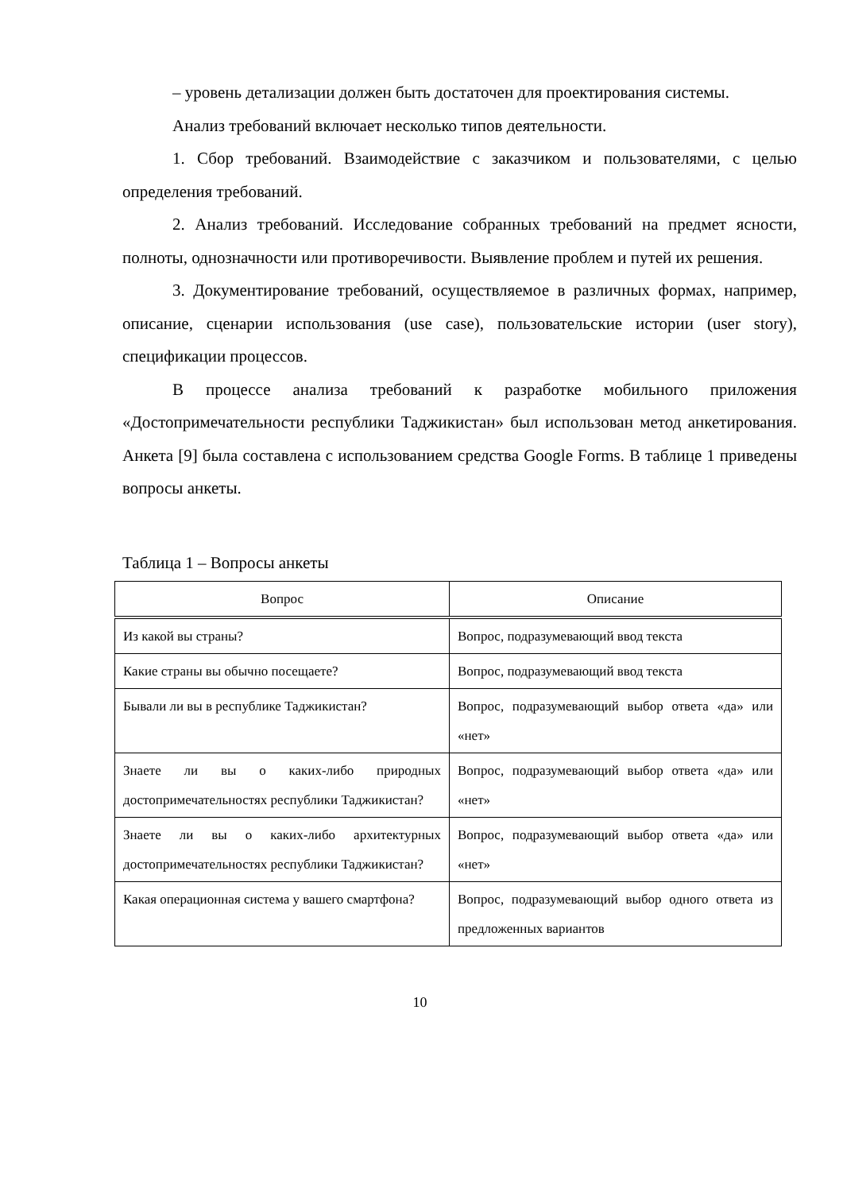– уровень детализации должен быть достаточен для проектирования системы.
Анализ требований включает несколько типов деятельности.
1. Сбор требований. Взаимодействие с заказчиком и пользователями, с целью определения требований.
2. Анализ требований. Исследование собранных требований на предмет ясности, полноты, однозначности или противоречивости. Выявление проблем и путей их решения.
3. Документирование требований, осуществляемое в различных формах, например, описание, сценарии использования (use case), пользовательские истории (user story), спецификации процессов.
В процессе анализа требований к разработке мобильного приложения «Достопримечательности республики Таджикистан» был использован метод анкетирования. Анкета [9] была составлена с использованием средства Google Forms. В таблице 1 приведены вопросы анкеты.
Таблица 1 – Вопросы анкеты
| Вопрос | Описание |
| --- | --- |
| Из какой вы страны? | Вопрос, подразумевающий ввод текста |
| Какие страны вы обычно посещаете? | Вопрос, подразумевающий ввод текста |
| Бывали ли вы в республике Таджикистан? | Вопрос, подразумевающий выбор ответа «да» или «нет» |
| Знаете ли вы о каких-либо природных достопримечательностях республики Таджикистан? | Вопрос, подразумевающий выбор ответа «да» или «нет» |
| Знаете ли вы о каких-либо архитектурных достопримечательностях республики Таджикистан? | Вопрос, подразумевающий выбор ответа «да» или «нет» |
| Какая операционная система у вашего смартфона? | Вопрос, подразумевающий выбор одного ответа из предложенных вариантов |
10